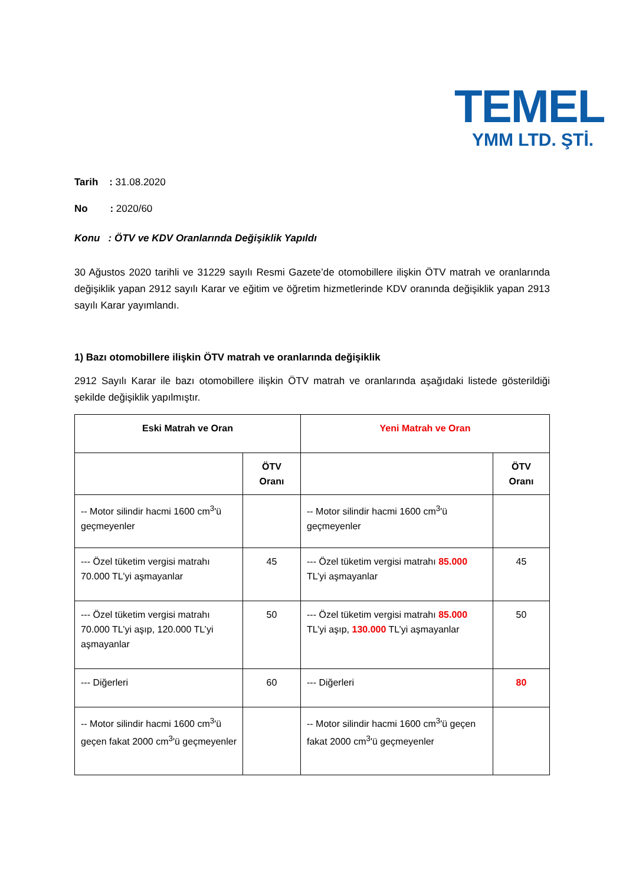TEMEL
YMM LTD. ŞTİ.
Tarih : 31.08.2020
No : 2020/60
Konu : ÖTV ve KDV Oranlarında Değişiklik Yapıldı
30 Ağustos 2020 tarihli ve 31229 sayılı Resmi Gazete’de otomobillere ilişkin ÖTV matrah ve oranlarında değişiklik yapan 2912 sayılı Karar ve eğitim ve öğretim hizmetlerinde KDV oranında değişiklik yapan 2913 sayılı Karar yayımlandı.
1) Bazı otomobillere ilişkin ÖTV matrah ve oranlarında değişiklik
2912 Sayılı Karar ile bazı otomobillere ilişkin ÖTV matrah ve oranlarında aşağıdaki listede gösterildiği şekilde değişiklik yapılmıştır.
| Eski Matrah ve Oran | | Yeni Matrah ve Oran | |
| --- | --- | --- | --- |
| | ÖTV Oranı | | ÖTV Oranı |
| -- Motor silindir hacmi 1600 cm<sup>3</sup>'ü geçmeyenler | | -- Motor silindir hacmi 1600 cm<sup>3</sup>'ü geçmeyenler | |
| --- Özel tüketim vergisi matrahı 70.000 TL’yi aşmayanlar | 45 | --- Özel tüketim vergisi matrahı 85.000 TL’yi aşmayanlar | 45 |
| --- Özel tüketim vergisi matrahı 70.000 TL’yi aşıp, 120.000 TL’yi aşmayanlar | 50 | --- Özel tüketim vergisi matrahı 85.000 TL’yi aşıp, 130.000 TL’yi aşmayanlar | 50 |
| --- Diğerleri | 60 | --- Diğerleri | 80 |
| -- Motor silindir hacmi 1600 cm<sup>3</sup>'ü geçen fakat 2000 cm<sup>3</sup>'ü geçmeyenler | | -- Motor silindir hacmi 1600 cm<sup>3</sup>'ü geçen fakat 2000 cm<sup>3</sup>'ü geçmeyenler | |